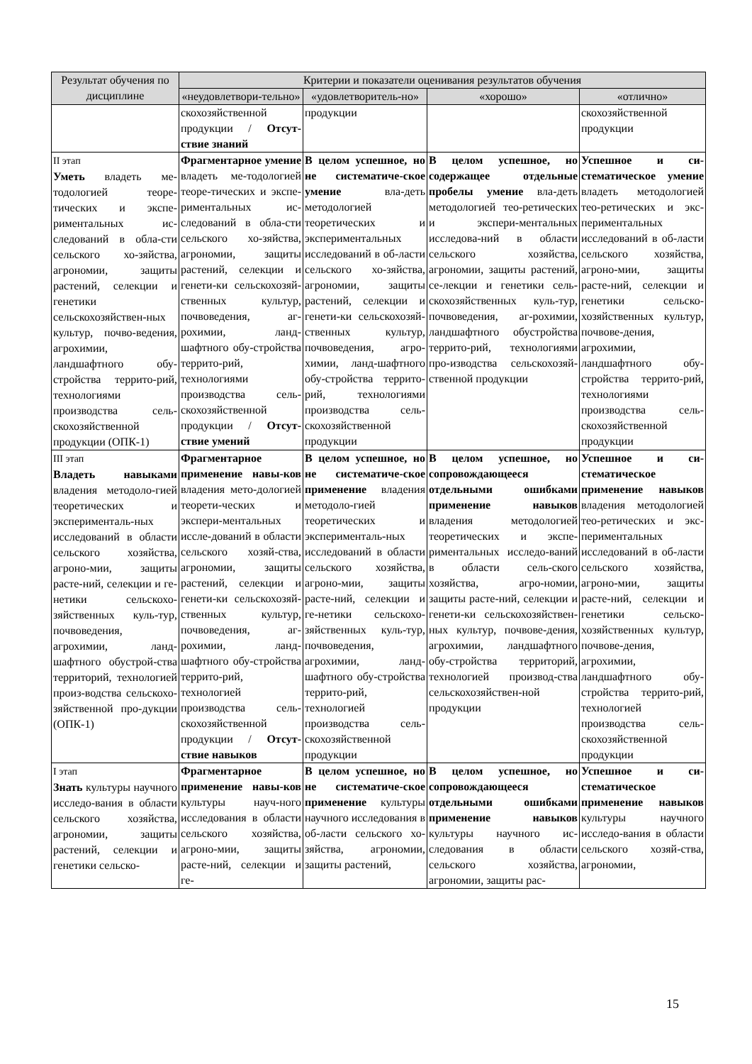| Результат обучения по дисциплине | Критерии и показатели оценивания результатов обучения | | | |
| --- | --- | --- | --- | --- |
| | «неудовлетвори-тельно» | «удовлетворитель-но» | «хорошо» | «отлично» |
| | скохозяйственной продукции / Отсут-ствие знаний | продукции | | скохозяйственной продукции |
| II этап Уметь владеть ме-тодологией теоре-тических и экспе-риментальных ис-следований в обла-сти сельского хо-зяйства, агрономии, защиты растений, селекции и генетики сельскохозяйствен-ных культур, почво-ведения, агрохимии, ландшафтного обу-стройства террито-рий, технологиями производства сель-скохозяйственной продукции (ОПК-1) | Фрагментарное умение владеть ме-тодологией теоре-тических и экспе-риментальных ис-следований в обла-сти сельского хо-зяйства, агрономии, защиты растений, селекции и генети-ки сельскохозяй-ственных культур, почвоведения, аг-рохимии, ланд-шафтного обу-стройства террито-рий, технологиями производства сель-скохозяйственной продукции / Отсут-ствие умений | В целом успешное, но не систематиче-ское умение вла-деть методологией теоретических и экспериментальных исследований в об-ласти сельского хо-зяйства, агрономии, защиты растений, селекции и генети-ки сельскохозяй-ственных культур, почвоведения, агро-химии, ланд-шафтного обу-стройства террито-рий, технологиями производства сель-скохозяйственной продукции | В целом успешное, но содержащее отдельные пробелы умение вла-деть методологией тео-ретических и экспери-ментальных исследова-ний в области сельского хозяйства, агрономии, защиты растений, се-лекции и генетики сель-скохозяйственных куль-тур, почвоведения, аг-рохимии, ландшафтного обустройства террито-рий, технологиями про-изводства сельскохозяй-ственной продукции | Успешное и си-стематическое умение владеть методологией тео-ретических и экс-периментальных исследований в об-ласти сельского хозяйства, агроно-мии, защиты расте-ний, селекции и генетики сельско-хозяйственных культур, почвове-дения, агрохимии, ландшафтного обу-стройства террито-рий, технологиями производства сель-скохозяйственной продукции |
| III этап Владеть навыками владения методоло-гией теоретических и эксперименталь-ных исследований в области сельского хозяйства, агроно-мии, защиты расте-ний, селекции и ге-нетики сельскохо-зяйственных куль-тур, почвоведения, агрохимии, ланд-шафтного обустрой-ства территорий, технологией произ-водства сельскохо-зяйственной про-дукции (ОПК-1) | Фрагментарное применение навы-ков владения мето-дологией теорети-ческих и экспери-ментальных иссле-дований в области сельского хозяй-ства, агрономии, защиты растений, селекции и генети-ки сельскохозяй-ственных культур, почвоведения, аг-рохимии, ланд-шафтного обу-стройства террито-рий, технологией производства сель-скохозяйственной продукции / Отсут-ствие навыков | В целом успешное, но не систематиче-ское применение владения методоло-гией теоретических и эксперименталь-ных исследований в области сельского хозяйства, агроно-мии, защиты расте-ний, селекции и ге-нетики сельскохо-зяйственных куль-тур, почвоведения, агрохимии, ланд-шафтного обу-стройства террито-рий, технологией производства сель-скохозяйственной продукции | В целом успешное, но сопровождающееся отдельными ошибками применение навыков владения методологией теоретических и экспе-риментальных исследо-ваний в области сель-ского хозяйства, агро-номии, защиты расте-ний, селекции и генети-ки сельскохозяйствен-ных культур, почвове-дения, агрохимии, ландшафтного обу-стройства территорий, технологией производ-ства сельскохозяйствен-ной продукции | Успешное и си-стематическое применение навыков владения методологией тео-ретических и экс-периментальных исследований в об-ласти сельского хозяйства, агроно-мии, защиты расте-ний, селекции и генетики сельско-хозяйственных культур, почвове-дения, агрохимии, ландшафтного обу-стройства террито-рий, технологией производства сель-скохозяйственной продукции |
| I этап Знать культуры научного исследо-вания в области сельского хозяйства, агрономии, защиты растений, селекции и генетики сельско- | Фрагментарное применение навы-ков культуры науч-ного исследования в области сельского хозяйства, агроно-мии, защиты расте-ний, селекции и ге- | В целом успешное, но не систематиче-ское применение культуры научного исследования в об-ласти сельского хо-зяйства, агрономии, защиты растений, | В целом успешное, но сопровождающееся отдельными ошибками применение навыков культуры научного ис-следования в области сельского хозяйства, агрономии, защиты рас- | Успешное и си-стематическое применение навыков культуры научного исследо-вания в области сельского хозяй-ства, агрономии, |
15